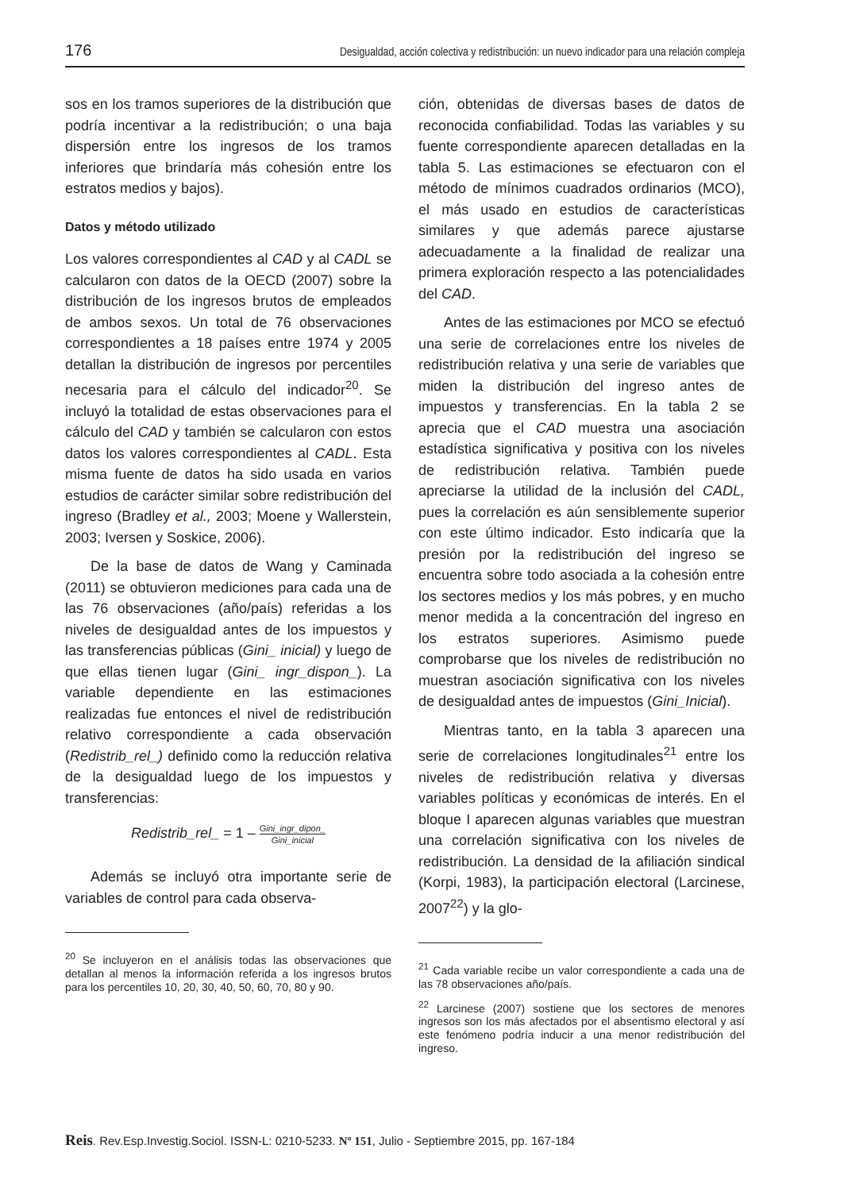176 Desigualdad, acción colectiva y redistribución: un nuevo indicador para una relación compleja
sos en los tramos superiores de la distribución que podría incentivar a la redistribución; o una baja dispersión entre los ingresos de los tramos inferiores que brindaría más cohesión entre los estratos medios y bajos).
Datos y método utilizado
Los valores correspondientes al CAD y al CADL se calcularon con datos de la OECD (2007) sobre la distribución de los ingresos brutos de empleados de ambos sexos. Un total de 76 observaciones correspondientes a 18 países entre 1974 y 2005 detallan la distribución de ingresos por percentiles necesaria para el cálculo del indicador<sup>20</sup>. Se incluyó la totalidad de estas observaciones para el cálculo del CAD y también se calcularon con estos datos los valores correspondientes al CADL. Esta misma fuente de datos ha sido usada en varios estudios de carácter similar sobre redistribución del ingreso (Bradley et al., 2003; Moene y Wallerstein, 2003; Iversen y Soskice, 2006).
De la base de datos de Wang y Caminada (2011) se obtuvieron mediciones para cada una de las 76 observaciones (año/país) referidas a los niveles de desigualdad antes de los impuestos y las transferencias públicas (Gini_ inicial) y luego de que ellas tienen lugar (Gini_ ingr_dispon_). La variable dependiente en las estimaciones realizadas fue entonces el nivel de redistribución relativo correspondiente a cada observación (Redistrib_rel_) definido como la reducción relativa de la desigualdad luego de los impuestos y transferencias:
Redistrib_rel_ = 1 – Gini_ingr_dipon_ Gini_inicial
Además se incluyó otra importante serie de variables de control para cada observa-
<sup>20</sup> Se incluyeron en el análisis todas las observaciones que detallan al menos la información referida a los ingresos brutos para los percentiles 10, 20, 30, 40, 50, 60, 70, 80 y 90.
ción, obtenidas de diversas bases de datos de reconocida confiabilidad. Todas las variables y su fuente correspondiente aparecen detalladas en la tabla 5. Las estimaciones se efectuaron con el método de mínimos cuadrados ordinarios (MCO), el más usado en estudios de características similares y que además parece ajustarse adecuadamente a la finalidad de realizar una primera exploración respecto a las potencialidades del CAD.
Antes de las estimaciones por MCO se efectuó una serie de correlaciones entre los niveles de redistribución relativa y una serie de variables que miden la distribución del ingreso antes de impuestos y transferencias. En la tabla 2 se aprecia que el CAD muestra una asociación estadística significativa y positiva con los niveles de redistribución relativa. También puede apreciarse la utilidad de la inclusión del CADL, pues la correlación es aún sensiblemente superior con este último indicador. Esto indicaría que la presión por la redistribución del ingreso se encuentra sobre todo asociada a la cohesión entre los sectores medios y los más pobres, y en mucho menor medida a la concentración del ingreso en los estratos superiores. Asimismo puede comprobarse que los niveles de redistribución no muestran asociación significativa con los niveles de desigualdad antes de impuestos (Gini_Inicial).
Mientras tanto, en la tabla 3 aparecen una serie de correlaciones longitudinales<sup>21</sup> entre los niveles de redistribución relativa y diversas variables políticas y económicas de interés. En el bloque I aparecen algunas variables que muestran una correlación significativa con los niveles de redistribución. La densidad de la afiliación sindical (Korpi, 1983), la participación electoral (Larcinese, 2007<sup>22</sup>) y la glo-
<sup>21</sup> Cada variable recibe un valor correspondiente a cada una de las 78 observaciones año/país.
<sup>22</sup> Larcinese (2007) sostiene que los sectores de menores ingresos son los más afectados por el absentismo electoral y así este fenómeno podría inducir a una menor redistribución del ingreso.
Reis. Rev.Esp.Investig.Sociol. ISSN-L: 0210-5233. Nº 151, Julio - Septiembre 2015, pp. 167-184